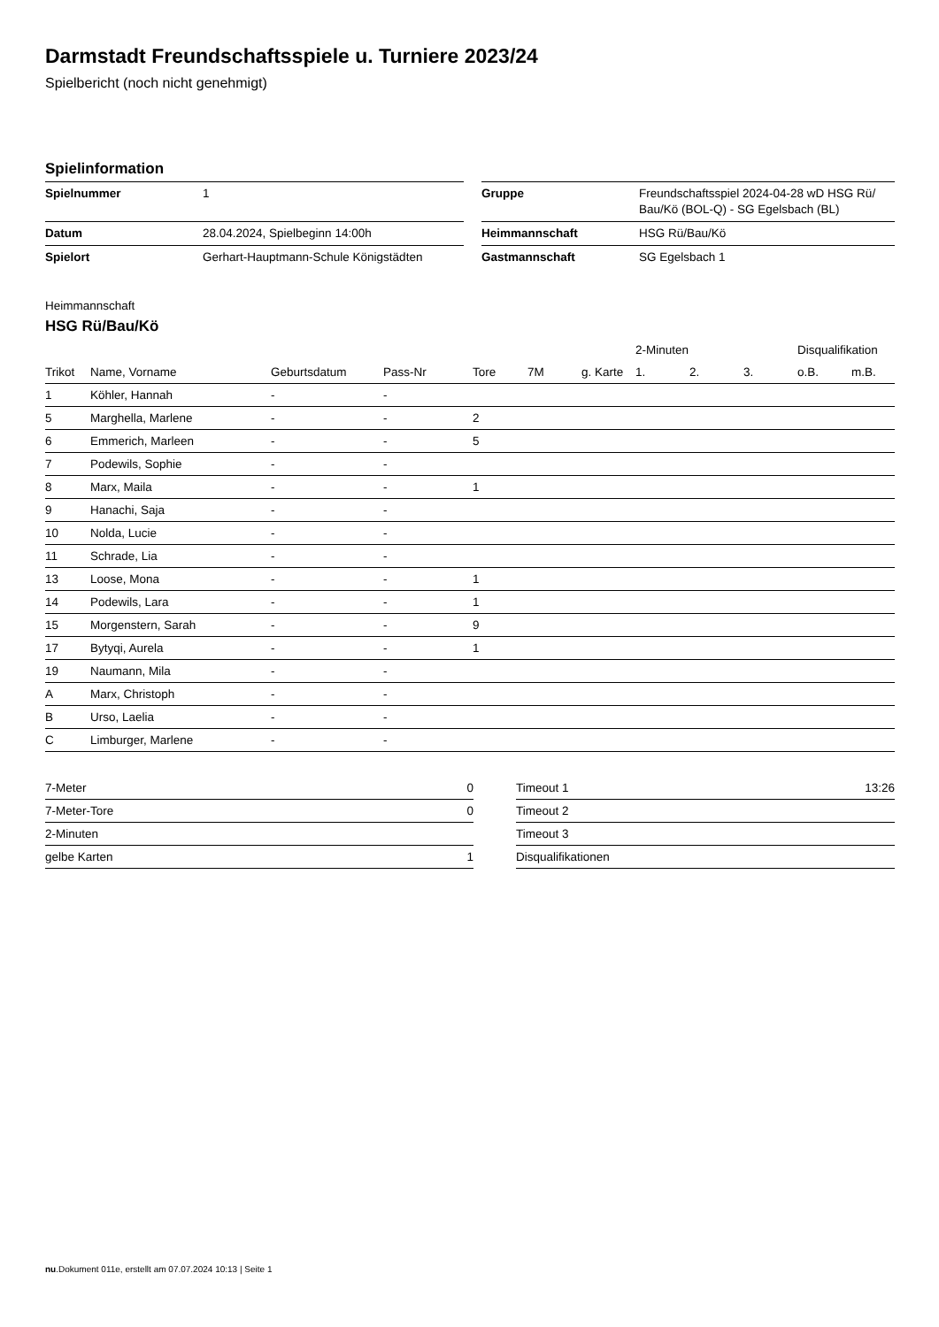Darmstadt Freundschaftsspiele u. Turniere 2023/24
Spielbericht (noch nicht genehmigt)
Spielinformation
| Spielnummer | 1 | | Gruppe | Freundschaftsspiel 2024-04-28 wD HSG Rü/ Bau/Kö (BOL-Q) - SG Egelsbach (BL) |
| Datum | 28.04.2024, Spielbeginn 14:00h | | Heimmannschaft | HSG Rü/Bau/Kö |
| Spielort | Gerhart-Hauptmann-Schule Königstädten | | Gastmannschaft | SG Egelsbach 1 |
Heimmannschaft
HSG Rü/Bau/Kö
| | | | | | | | 2-Minuten | | | Disqualifikation | |
| --- | --- | --- | --- | --- | --- | --- | --- | --- | --- | --- | --- |
| Trikot | Name, Vorname | Geburtsdatum | Pass-Nr | Tore | 7M | g. Karte | 1. | 2. | 3. | o.B. | m.B. |
| 1 | Köhler, Hannah | - | - | | | | | | | | |
| 5 | Marghella, Marlene | - | - | 2 | | | | | | | |
| 6 | Emmerich, Marleen | - | - | 5 | | | | | | | |
| 7 | Podewils, Sophie | - | - | | | | | | | | |
| 8 | Marx, Maila | - | - | 1 | | | | | | | |
| 9 | Hanachi, Saja | - | - | | | | | | | | |
| 10 | Nolda, Lucie | - | - | | | | | | | | |
| 11 | Schrade, Lia | - | - | | | | | | | | |
| 13 | Loose, Mona | - | - | 1 | | | | | | | |
| 14 | Podewils, Lara | - | - | 1 | | | | | | | |
| 15 | Morgenstern, Sarah | - | - | 9 | | | | | | | |
| 17 | Bytyqi, Aurela | - | - | 1 | | | | | | | |
| 19 | Naumann, Mila | - | - | | | | | | | | |
| A | Marx, Christoph | - | - | | | | | | | | |
| B | Urso, Laelia | - | - | | | | | | | | |
| C | Limburger, Marlene | - | - | | | | | | | | |
| 7-Meter | 0 |
| 7-Meter-Tore | 0 |
| 2-Minuten | |
| gelbe Karten | 1 |
| Timeout 1 | 13:26 |
| Timeout 2 | |
| Timeout 3 | |
| Disqualifikationen | |
nu.Dokument 011e, erstellt am 07.07.2024 10:13 | Seite 1